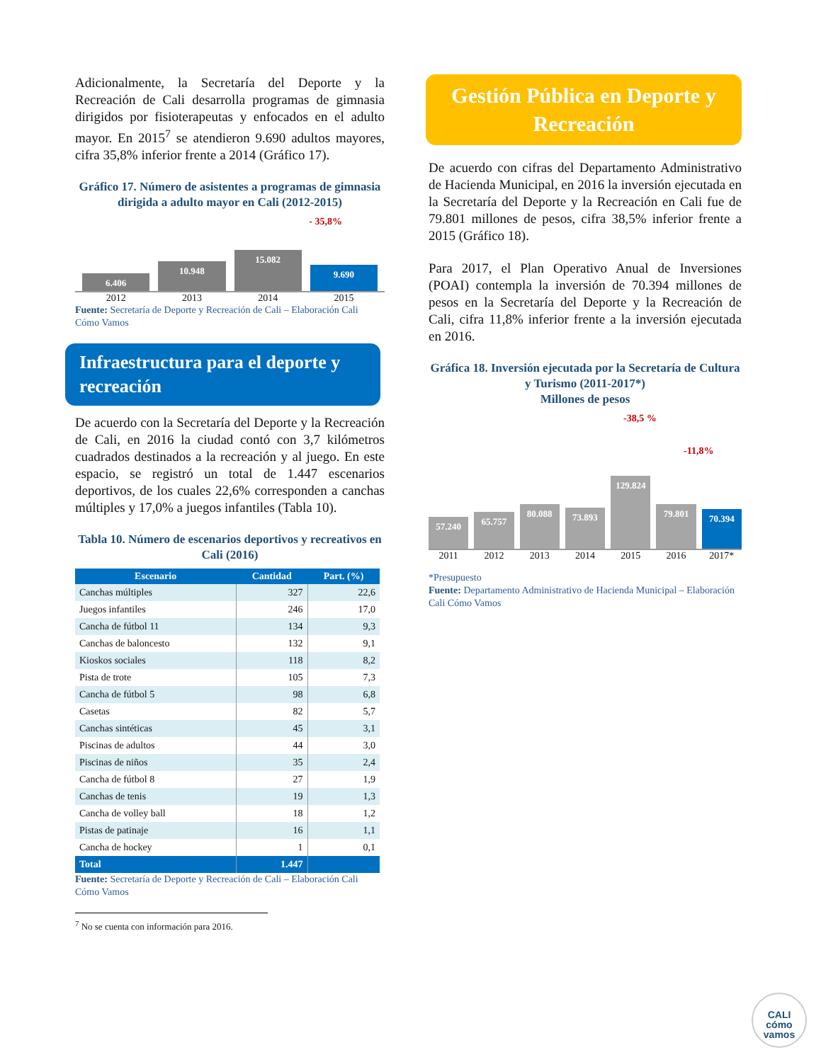Adicionalmente, la Secretaría del Deporte y la Recreación de Cali desarrolla programas de gimnasia dirigidos por fisioterapeutas y enfocados en el adulto mayor. En 2015<sup>7</sup> se atendieron 9.690 adultos mayores, cifra 35,8% inferior frente a 2014 (Gráfico 17).
Gráfico 17. Número de asistentes a programas de gimnasia dirigida a adulto mayor en Cali (2012-2015)
- 35,8%
6.406
10.948
15.082
9.690
2012 2013 2014 2015
Fuente: Secretaría de Deporte y Recreación de Cali – Elaboración Cali Cómo Vamos
Infraestructura para el deporte y recreación
De acuerdo con la Secretaría del Deporte y la Recreación de Cali, en 2016 la ciudad contó con 3,7 kilómetros cuadrados destinados a la recreación y al juego. En este espacio, se registró un total de 1.447 escenarios deportivos, de los cuales 22,6% corresponden a canchas múltiples y 17,0% a juegos infantiles (Tabla 10).
Tabla 10. Número de escenarios deportivos y recreativos en Cali (2016)
| Escenario | Cantidad | Part. (%) |
| --- | --- | --- |
| Canchas múltiples | 327 | 22,6 |
| Juegos infantiles | 246 | 17,0 |
| Cancha de fútbol 11 | 134 | 9,3 |
| Canchas de baloncesto | 132 | 9,1 |
| Kioskos sociales | 118 | 8,2 |
| Pista de trote | 105 | 7,3 |
| Cancha de fútbol 5 | 98 | 6,8 |
| Casetas | 82 | 5,7 |
| Canchas sintéticas | 45 | 3,1 |
| Piscinas de adultos | 44 | 3,0 |
| Piscinas de niños | 35 | 2,4 |
| Cancha de fútbol 8 | 27 | 1,9 |
| Canchas de tenis | 19 | 1,3 |
| Cancha de volley ball | 18 | 1,2 |
| Pistas de patinaje | 16 | 1,1 |
| Cancha de hockey | 1 | 0,1 |
| Total | 1.447 | |
Fuente: Secretaría de Deporte y Recreación de Cali – Elaboración Cali Cómo Vamos
<sup>7</sup> No se cuenta con información para 2016.
Gestión Pública en Deporte y Recreación
De acuerdo con cifras del Departamento Administrativo de Hacienda Municipal, en 2016 la inversión ejecutada en la Secretaría del Deporte y la Recreación en Cali fue de 79.801 millones de pesos, cifra 38,5% inferior frente a 2015 (Gráfico 18).
Para 2017, el Plan Operativo Anual de Inversiones (POAI) contempla la inversión de 70.394 millones de pesos en la Secretaría del Deporte y la Recreación de Cali, cifra 11,8% inferior frente a la inversión ejecutada en 2016.
Gráfica 18. Inversión ejecutada por la Secretaría de Cultura y Turismo (2011-2017*)
Millones de pesos
-38,5 %
-11,8%
57.240
65.757
80.088
73.893
129.824
79.801
70.394
2011 2012 2013 2014 2015 2016 2017*
*Presupuesto
Fuente: Departamento Administrativo de Hacienda Municipal – Elaboración Cali Cómo Vamos
CALI
cómo
vamos